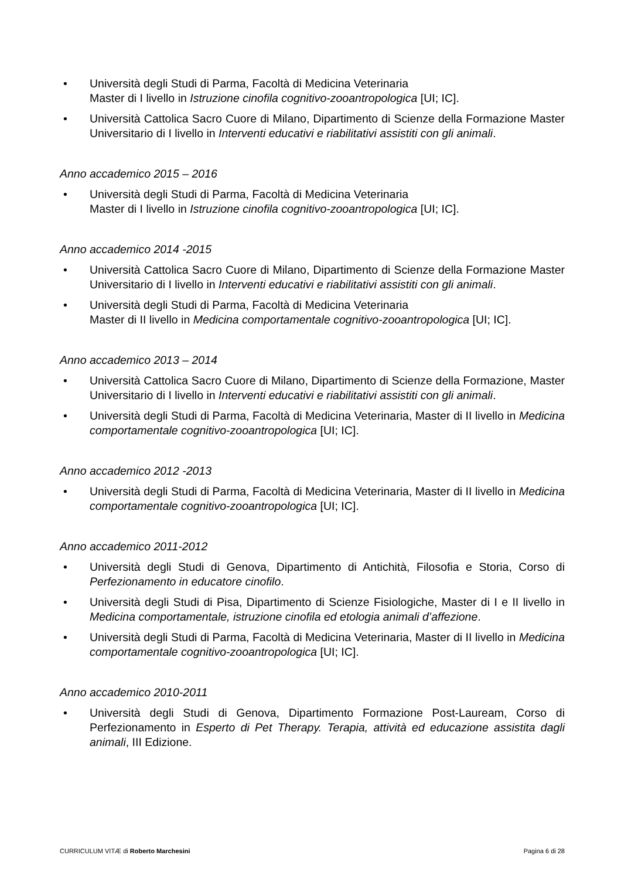• Università degli Studi di Parma, Facoltà di Medicina Veterinaria
Master di I livello in Istruzione cinofila cognitivo-zooantropologica [UI; IC].
• Università Cattolica Sacro Cuore di Milano, Dipartimento di Scienze della Formazione Master Universitario di I livello in Interventi educativi e riabilitativi assistiti con gli animali.
Anno accademico 2015 – 2016
• Università degli Studi di Parma, Facoltà di Medicina Veterinaria
Master di I livello in Istruzione cinofila cognitivo-zooantropologica [UI; IC].
Anno accademico 2014 -2015
• Università Cattolica Sacro Cuore di Milano, Dipartimento di Scienze della Formazione Master Universitario di I livello in Interventi educativi e riabilitativi assistiti con gli animali.
• Università degli Studi di Parma, Facoltà di Medicina Veterinaria
Master di II livello in Medicina comportamentale cognitivo-zooantropologica [UI; IC].
Anno accademico 2013 – 2014
• Università Cattolica Sacro Cuore di Milano, Dipartimento di Scienze della Formazione, Master Universitario di I livello in Interventi educativi e riabilitativi assistiti con gli animali.
• Università degli Studi di Parma, Facoltà di Medicina Veterinaria, Master di II livello in Medicina comportamentale cognitivo-zooantropologica [UI; IC].
Anno accademico 2012 -2013
• Università degli Studi di Parma, Facoltà di Medicina Veterinaria, Master di II livello in Medicina comportamentale cognitivo-zooantropologica [UI; IC].
Anno accademico 2011-2012
• Università degli Studi di Genova, Dipartimento di Antichità, Filosofia e Storia, Corso di Perfezionamento in educatore cinofilo.
• Università degli Studi di Pisa, Dipartimento di Scienze Fisiologiche, Master di I e II livello in Medicina comportamentale, istruzione cinofila ed etologia animali d’affezione.
• Università degli Studi di Parma, Facoltà di Medicina Veterinaria, Master di II livello in Medicina comportamentale cognitivo-zooantropologica [UI; IC].
Anno accademico 2010-2011
• Università degli Studi di Genova, Dipartimento Formazione Post-Lauream, Corso di Perfezionamento in Esperto di Pet Therapy. Terapia, attività ed educazione assistita dagli animali, III Edizione.
CURRICULUM VITÆ di Roberto Marchesini Pagina 6 di 28